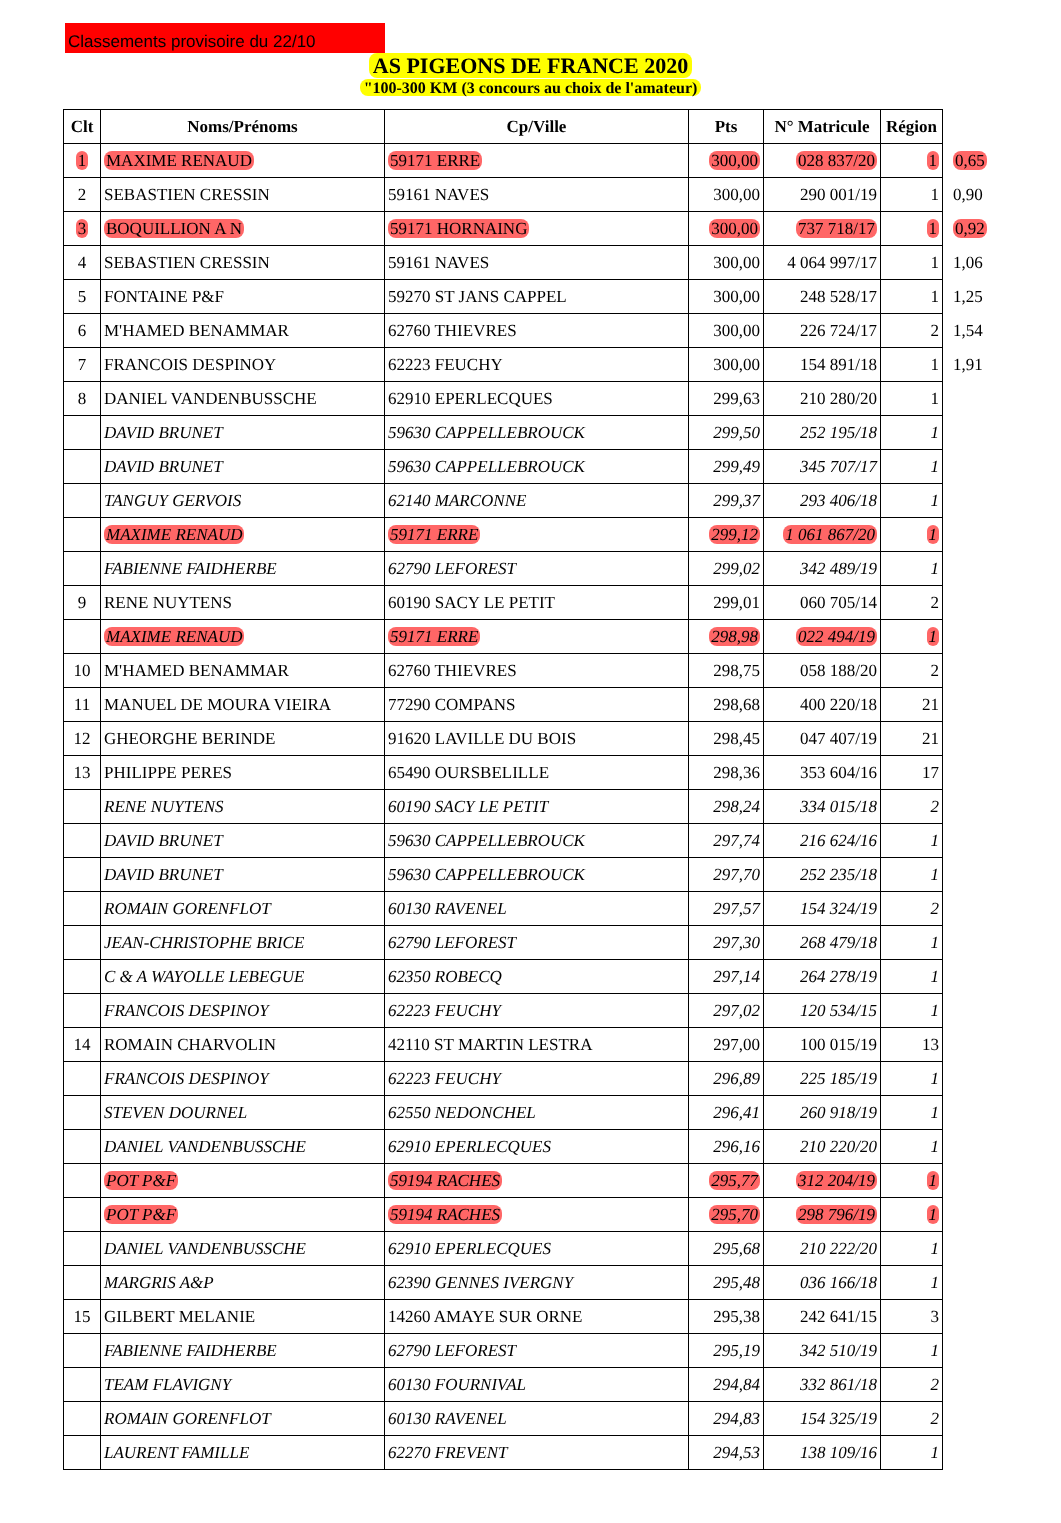Classements provisoire du 22/10
AS PIGEONS DE FRANCE 2020
"100-300 KM (3 concours au choix de l'amateur)
| Clt | Noms/Prénoms | Cp/Ville | Pts | N° Matricule | Région | |
| 1 | MAXIME RENAUD | 59171 ERRE | 300,00 | 028 837/20 | 1 | 0,65 |
| 2 | SEBASTIEN CRESSIN | 59161 NAVES | 300,00 | 290 001/19 | 1 | 0,90 |
| 3 | BOQUILLION A N | 59171 HORNAING | 300,00 | 737 718/17 | 1 | 0,92 |
| 4 | SEBASTIEN CRESSIN | 59161 NAVES | 300,00 | 4 064 997/17 | 1 | 1,06 |
| 5 | FONTAINE P&F | 59270 ST JANS CAPPEL | 300,00 | 248 528/17 | 1 | 1,25 |
| 6 | M'HAMED BENAMMAR | 62760 THIEVRES | 300,00 | 226 724/17 | 2 | 1,54 |
| 7 | FRANCOIS DESPINOY | 62223 FEUCHY | 300,00 | 154 891/18 | 1 | 1,91 |
| 8 | DANIEL VANDENBUSSCHE | 62910 EPERLECQUES | 299,63 | 210 280/20 | 1 | |
| | DAVID BRUNET | 59630 CAPPELLEBROUCK | 299,50 | 252 195/18 | 1 | |
| | DAVID BRUNET | 59630 CAPPELLEBROUCK | 299,49 | 345 707/17 | 1 | |
| | TANGUY GERVOIS | 62140 MARCONNE | 299,37 | 293 406/18 | 1 | |
| | MAXIME RENAUD | 59171 ERRE | 299,12 | 1 061 867/20 | 1 | |
| | FABIENNE FAIDHERBE | 62790 LEFOREST | 299,02 | 342 489/19 | 1 | |
| 9 | RENE NUYTENS | 60190 SACY LE PETIT | 299,01 | 060 705/14 | 2 | |
| | MAXIME RENAUD | 59171 ERRE | 298,98 | 022 494/19 | 1 | |
| 10 | M'HAMED BENAMMAR | 62760 THIEVRES | 298,75 | 058 188/20 | 2 | |
| 11 | MANUEL DE MOURA VIEIRA | 77290 COMPANS | 298,68 | 400 220/18 | 21 | |
| 12 | GHEORGHE BERINDE | 91620 LAVILLE DU BOIS | 298,45 | 047 407/19 | 21 | |
| 13 | PHILIPPE PERES | 65490 OURSBELILLE | 298,36 | 353 604/16 | 17 | |
| | RENE NUYTENS | 60190 SACY LE PETIT | 298,24 | 334 015/18 | 2 | |
| | DAVID BRUNET | 59630 CAPPELLEBROUCK | 297,74 | 216 624/16 | 1 | |
| | DAVID BRUNET | 59630 CAPPELLEBROUCK | 297,70 | 252 235/18 | 1 | |
| | ROMAIN GORENFLOT | 60130 RAVENEL | 297,57 | 154 324/19 | 2 | |
| | JEAN-CHRISTOPHE BRICE | 62790 LEFOREST | 297,30 | 268 479/18 | 1 | |
| | C & A WAYOLLE LEBEGUE | 62350 ROBECQ | 297,14 | 264 278/19 | 1 | |
| | FRANCOIS DESPINOY | 62223 FEUCHY | 297,02 | 120 534/15 | 1 | |
| 14 | ROMAIN CHARVOLIN | 42110 ST MARTIN LESTRA | 297,00 | 100 015/19 | 13 | |
| | FRANCOIS DESPINOY | 62223 FEUCHY | 296,89 | 225 185/19 | 1 | |
| | STEVEN DOURNEL | 62550 NEDONCHEL | 296,41 | 260 918/19 | 1 | |
| | DANIEL VANDENBUSSCHE | 62910 EPERLECQUES | 296,16 | 210 220/20 | 1 | |
| | POT P&F | 59194 RACHES | 295,77 | 312 204/19 | 1 | |
| | POT P&F | 59194 RACHES | 295,70 | 298 796/19 | 1 | |
| | DANIEL VANDENBUSSCHE | 62910 EPERLECQUES | 295,68 | 210 222/20 | 1 | |
| | MARGRIS A&P | 62390 GENNES IVERGNY | 295,48 | 036 166/18 | 1 | |
| 15 | GILBERT MELANIE | 14260 AMAYE SUR ORNE | 295,38 | 242 641/15 | 3 | |
| | FABIENNE FAIDHERBE | 62790 LEFOREST | 295,19 | 342 510/19 | 1 | |
| | TEAM FLAVIGNY | 60130 FOURNIVAL | 294,84 | 332 861/18 | 2 | |
| | ROMAIN GORENFLOT | 60130 RAVENEL | 294,83 | 154 325/19 | 2 | |
| | LAURENT FAMILLE | 62270 FREVENT | 294,53 | 138 109/16 | 1 | |